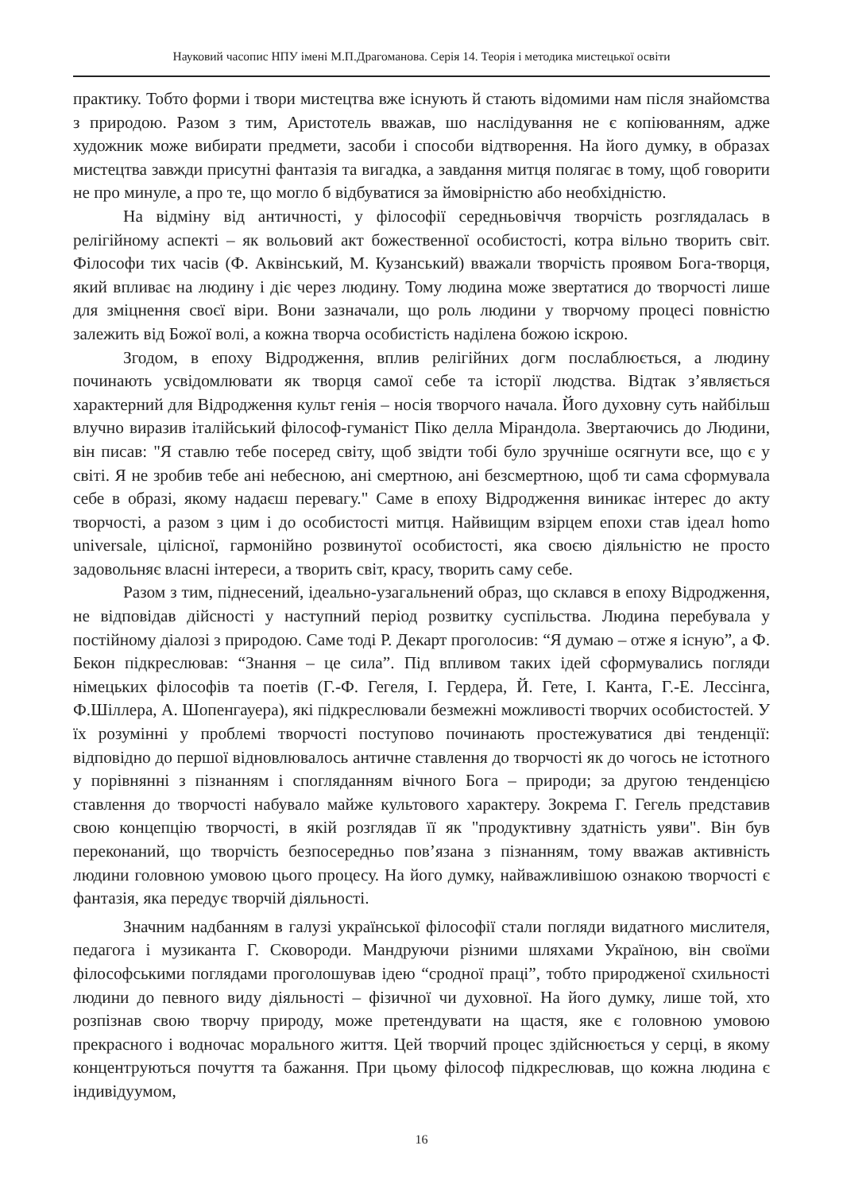Науковий часопис НПУ імені М.П.Драгоманова. Серія 14. Теорія і методика мистецької освіти
практику. Тобто форми і твори мистецтва вже існують й стають відомими нам після знайомства з природою. Разом з тим, Аристотель вважав, шо наслідування не є копіюванням, адже художник може вибирати предмети, засоби і способи відтворення. На його думку, в образах мистецтва завжди присутні фантазія та вигадка, а завдання митця полягає в тому, щоб говорити не про минуле, а про те, що могло б відбуватися за ймовірністю або необхідністю.
На відміну від античності, у філософії середньовіччя творчість розглядалась в релігійному аспекті – як вольовий акт божественної особистості, котра вільно творить світ. Філософи тих часів (Ф. Аквінський, М. Кузанський) вважали творчість проявом Бога-творця, який впливає на людину і діє через людину. Тому людина може звертатися до творчості лише для зміцнення своєї віри. Вони зазначали, що роль людини у творчому процесі повністю залежить від Божої волі, а кожна творча особистість наділена божою іскрою.
Згодом, в епоху Відродження, вплив релігійних догм послаблюється, а людину починають усвідомлювати як творця самої себе та історії людства. Відтак з’являється характерний для Відродження культ генія – носія творчого начала. Його духовну суть найбільш влучно виразив італійський філософ-гуманіст Піко делла Мірандола. Звертаючись до Людини, він писав: "Я ставлю тебе посеред світу, щоб звідти тобі було зручніше осягнути все, що є у світі. Я не зробив тебе ані небесною, ані смертною, ані безсмертною, щоб ти сама сформувала себе в образі, якому надаєш перевагу." Саме в епоху Відродження виникає інтерес до акту творчості, а разом з цим і до особистості митця. Найвищим взірцем епохи став ідеал homo universale, цілісної, гармонійно розвинутої особистості, яка своєю діяльністю не просто задовольняє власні інтереси, а творить світ, красу, творить саму себе.
Разом з тим, піднесений, ідеально-узагальнений образ, що склався в епоху Відродження, не відповідав дійсності у наступний період розвитку суспільства. Людина перебувала у постійному діалозі з природою. Саме тоді Р. Декарт проголосив: “Я думаю – отже я існую”, а Ф. Бекон підкреслював: “Знання – це сила”. Під впливом таких ідей сформувались погляди німецьких філософів та поетів (Г.-Ф. Гегеля, І. Гердера, Й. Гете, І. Канта, Г.-Е. Лессінга, Ф.Шіллера, А. Шопенгауера), які підкреслювали безмежні можливості творчих особистостей. У їх розумінні у проблемі творчості поступово починають простежуватися дві тенденції: відповідно до першої відновлювалось античне ставлення до творчості як до чогось не істотного у порівнянні з пізнанням і спогляданням вічного Бога – природи; за другою тенденцією ставлення до творчості набувало майже культового характеру. Зокрема Г. Гегель представив свою концепцію творчості, в якій розглядав її як "продуктивну здатність уяви". Він був переконаний, що творчість безпосередньо пов’язана з пізнанням, тому вважав активність людини головною умовою цього процесу. На його думку, найважливішою ознакою творчості є фантазія, яка передує творчій діяльності.
Значним надбанням в галузі української філософії стали погляди видатного мислителя, педагога і музиканта Г. Сковороди. Мандруючи різними шляхами Україною, він своїми філософськими поглядами проголошував ідею “сродної праці”, тобто природженої схильності людини до певного виду діяльності – фізичної чи духовної. На його думку, лише той, хто розпізнав свою творчу природу, може претендувати на щастя, яке є головною умовою прекрасного і водночас морального життя. Цей творчий процес здійснюється у серці, в якому концентруються почуття та бажання. При цьому філософ підкреслював, що кожна людина є індивідуумом,
16